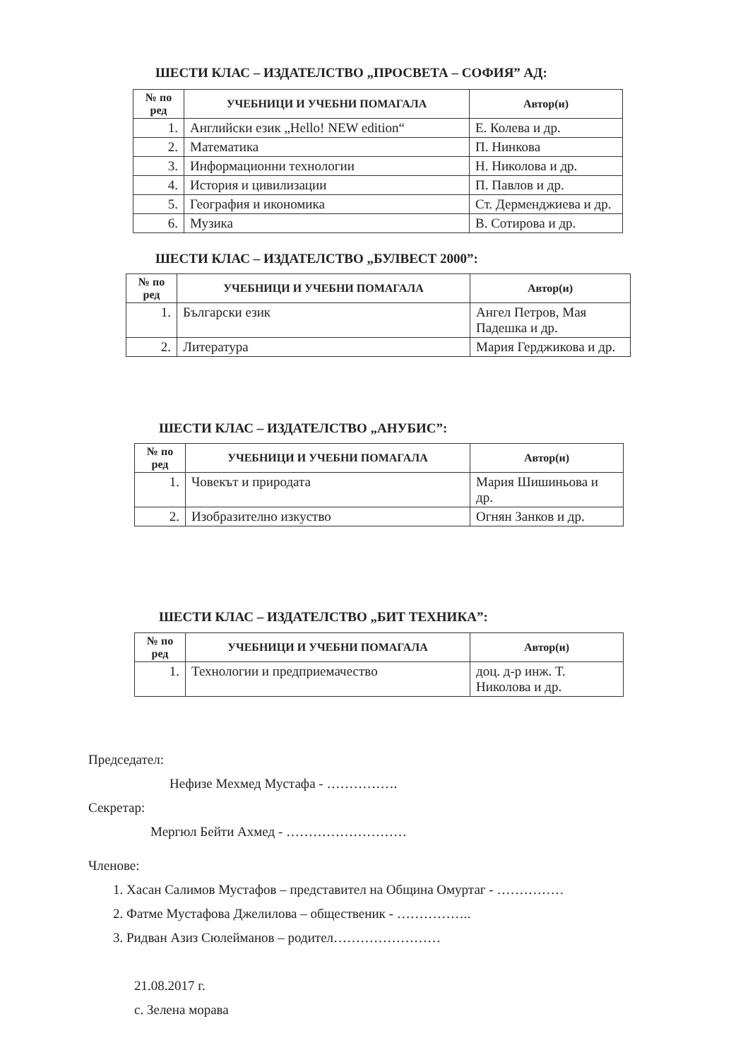ШЕСТИ КЛАС – ИЗДАТЕЛСТВО „ПРОСВЕТА – СОФИЯ” АД:
| № по ред | УЧЕБНИЦИ И УЧЕБНИ ПОМАГАЛА | Автор(и) |
| --- | --- | --- |
| 1. | Английски език „Hello! NEW edition“ | Е. Колева и др. |
| 2. | Математика | П. Нинкова |
| 3. | Информационни технологии | Н. Николова и др. |
| 4. | История и цивилизации | П. Павлов и др. |
| 5. | География и икономика | Ст. Дерменджиева и др. |
| 6. | Музика | В. Сотирова и др. |
ШЕСТИ КЛАС – ИЗДАТЕЛСТВО „БУЛВЕСТ 2000”:
| № по ред | УЧЕБНИЦИ И УЧЕБНИ ПОМАГАЛА | Автор(и) |
| --- | --- | --- |
| 1. | Български език | Ангел Петров, Мая Падешка и др. |
| 2. | Литература | Мария Герджикова и др. |
ШЕСТИ КЛАС – ИЗДАТЕЛСТВО „АНУБИС”:
| № по ред | УЧЕБНИЦИ И УЧЕБНИ ПОМАГАЛА | Автор(и) |
| --- | --- | --- |
| 1. | Човекът и природата | Мария Шишиньова и др. |
| 2. | Изобразително изкуство | Огнян Занков и др. |
ШЕСТИ КЛАС – ИЗДАТЕЛСТВО „БИТ ТЕХНИКА”:
| № по ред | УЧЕБНИЦИ И УЧЕБНИ ПОМАГАЛА | Автор(и) |
| --- | --- | --- |
| 1. | Технологии и предприемачество | доц. д-р инж. Т. Николова и др. |
Председател:
Нефизе Мехмед Мустафа - …………….
Секретар:
Мергюл Бейти Ахмед - ………………………
Членове:
1. Хасан Салимов Мустафов – представител на Община Омуртаг - ……………
2. Фатме Мустафова Джелилова – общественик - ……………..
3. Ридван Азиз Сюлейманов – родител……………………
21.08.2017 г.
с. Зелена морава